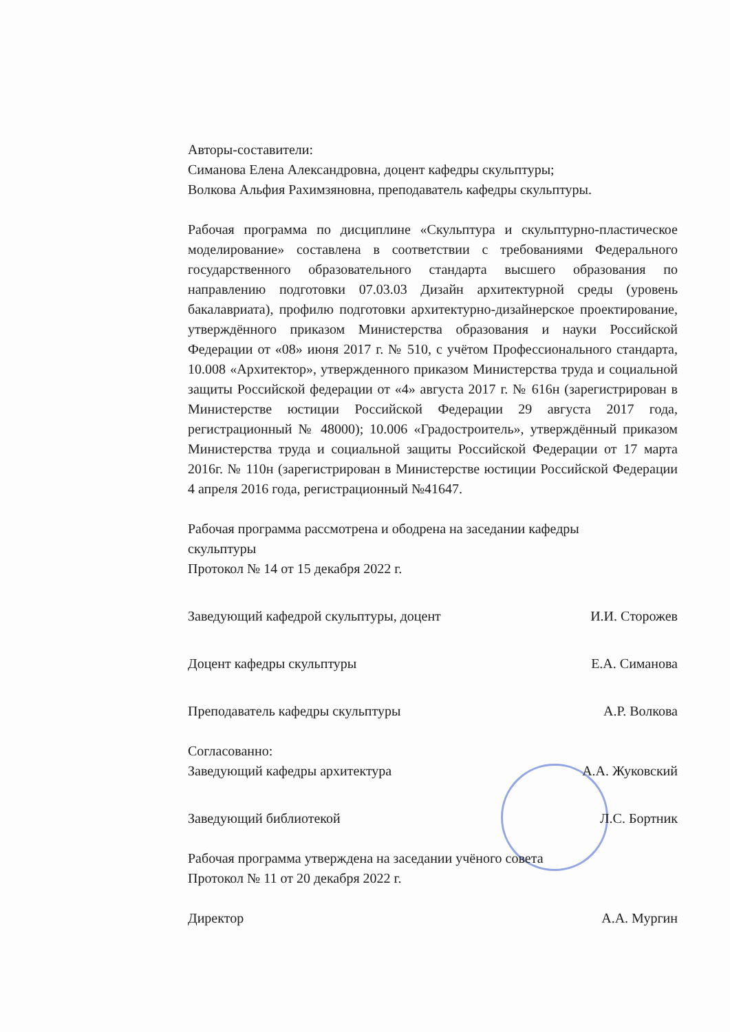Авторы-составители:
Симанова Елена Александровна, доцент кафедры скульптуры;
Волкова Альфия Рахимзяновна, преподаватель кафедры скульптуры.
Рабочая программа по дисциплине «Скульптура и скульптурно-пластическое моделирование» составлена в соответствии с требованиями Федерального государственного образовательного стандарта высшего образования по направлению подготовки 07.03.03 Дизайн архитектурной среды (уровень бакалавриата), профилю подготовки архитектурно-дизайнерское проектирование, утверждённого приказом Министерства образования и науки Российской Федерации от «08» июня 2017 г. № 510, с учётом Профессионального стандарта, 10.008 «Архитектор», утвержденного приказом Министерства труда и социальной защиты Российской федерации от «4» августа 2017 г. № 616н (зарегистрирован в Министерстве юстиции Российской Федерации 29 августа 2017 года, регистрационный № 48000); 10.006 «Градостроитель», утверждённый приказом Министерства труда и социальной защиты Российской Федерации от 17 марта 2016г. № 110н (зарегистрирован в Министерстве юстиции Российской Федерации 4 апреля 2016 года, регистрационный №41647.
Рабочая программа рассмотрена и ободрена на заседании кафедры
скульптуры
Протокол № 14 от 15 декабря 2022 г.
Заведующий кафедрой скульптуры, доцент И.И. Сторожев
Доцент кафедры скульптуры Е.А. Симанова
Преподаватель кафедры скульптуры А.Р. Волкова
Согласованно:
Заведующий кафедры архитектура А.А. Жуковский
Заведующий библиотекой Л.С. Бортник
Рабочая программа утверждена на заседании учёного совета
Протокол № 11 от 20 декабря 2022 г.
Директор А.А. Мургин